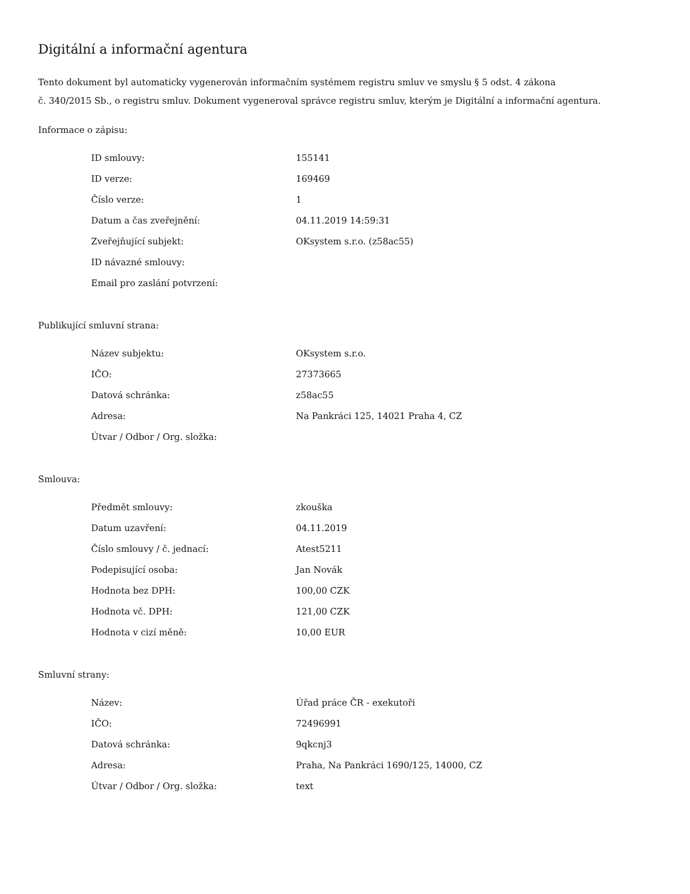Digitální a informační agentura
Tento dokument byl automaticky vygenerován informačním systémem registru smluv ve smyslu § 5 odst. 4 zákona
č. 340/2015 Sb., o registru smluv. Dokument vygeneroval správce registru smluv, kterým je Digitální a informační agentura.
Informace o zápisu:
| ID smlouvy: | 155141 |
| ID verze: | 169469 |
| Číslo verze: | 1 |
| Datum a čas zveřejnění: | 04.11.2019 14:59:31 |
| Zveřejňující subjekt: | OKsystem s.r.o. (z58ac55) |
| ID návazné smlouvy: | |
| Email pro zaslání potvrzení: | |
Publikující smluvní strana:
| Název subjektu: | OKsystem s.r.o. |
| IČO: | 27373665 |
| Datová schránka: | z58ac55 |
| Adresa: | Na Pankráci 125, 14021 Praha 4, CZ |
| Útvar / Odbor / Org. složka: | |
Smlouva:
| Předmět smlouvy: | zkouška |
| Datum uzavření: | 04.11.2019 |
| Číslo smlouvy / č. jednací: | Atest5211 |
| Podepisující osoba: | Jan Novák |
| Hodnota bez DPH: | 100,00 CZK |
| Hodnota vč. DPH: | 121,00 CZK |
| Hodnota v cizí měně: | 10,00 EUR |
Smluvní strany:
| Název: | Úřad práce ČR - exekutoři |
| IČO: | 72496991 |
| Datová schránka: | 9qkcnj3 |
| Adresa: | Praha, Na Pankráci 1690/125, 14000, CZ |
| Útvar / Odbor / Org. složka: | text |